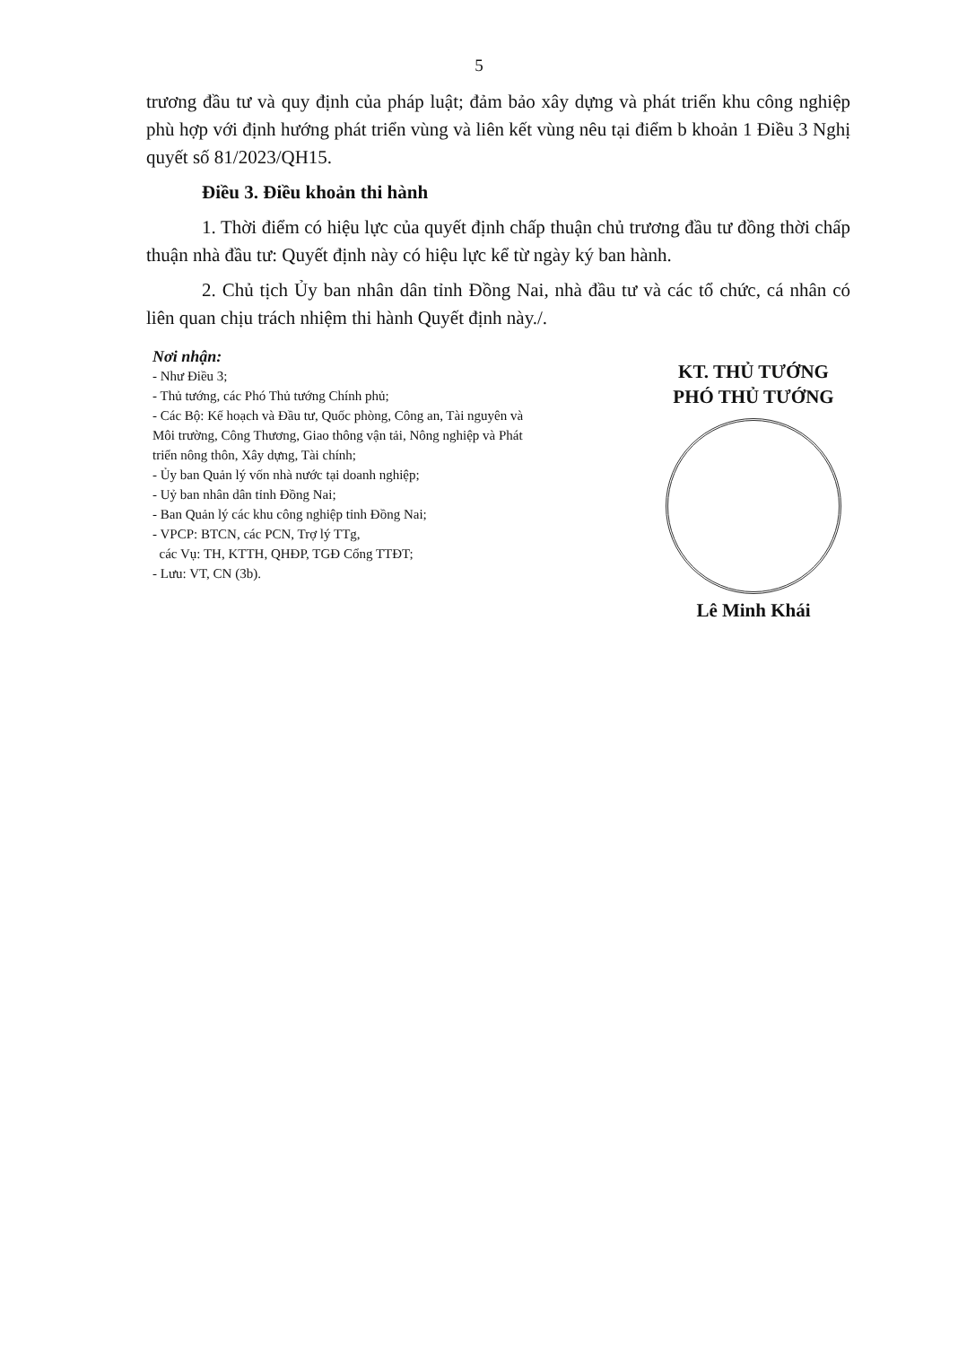5
trương đầu tư và quy định của pháp luật; đảm bảo xây dựng và phát triển khu công nghiệp phù hợp với định hướng phát triển vùng và liên kết vùng nêu tại điểm b khoản 1 Điều 3 Nghị quyết số 81/2023/QH15.
Điều 3. Điều khoản thi hành
1. Thời điểm có hiệu lực của quyết định chấp thuận chủ trương đầu tư đồng thời chấp thuận nhà đầu tư: Quyết định này có hiệu lực kể từ ngày ký ban hành.
2. Chủ tịch Ủy ban nhân dân tỉnh Đồng Nai, nhà đầu tư và các tổ chức, cá nhân có liên quan chịu trách nhiệm thi hành Quyết định này./.
Nơi nhận:
- Như Điều 3;
- Thủ tướng, các Phó Thủ tướng Chính phủ;
- Các Bộ: Kế hoạch và Đầu tư, Quốc phòng, Công an, Tài nguyên và Môi trường, Công Thương, Giao thông vận tải, Nông nghiệp và Phát triển nông thôn, Xây dựng, Tài chính;
- Ủy ban Quản lý vốn nhà nước tại doanh nghiệp;
- Uỷ ban nhân dân tỉnh Đồng Nai;
- Ban Quản lý các khu công nghiệp tỉnh Đồng Nai;
- VPCP: BTCN, các PCN, Trợ lý TTg,
các Vụ: TH, KTTH, QHĐP, TGĐ Cổng TTĐT;
- Lưu: VT, CN (3b).
KT. THỦ TƯỚNG
PHÓ THỦ TƯỚNG
Lê Minh Khái